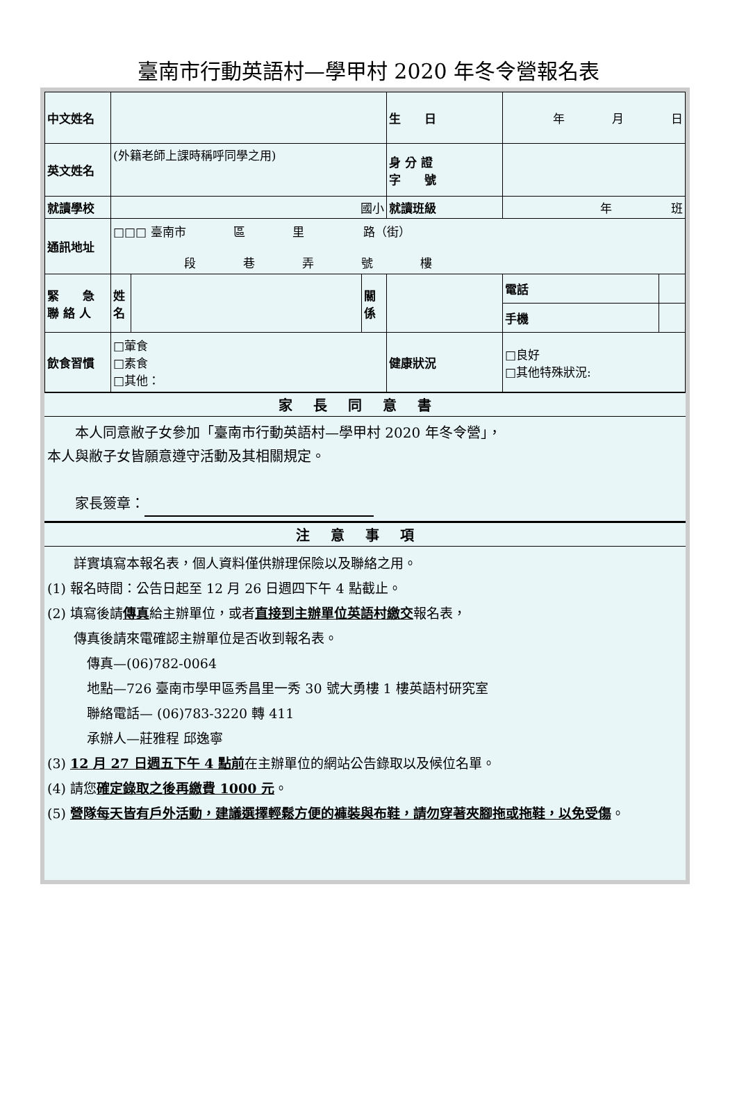臺南市行動英語村—學甲村 2020 年冬令營報名表
| 中文姓名 | | | | 生 日 | 年 月 日 | |
| 英文姓名 | (外籍老師上課時稱呼同學之用) | | | 身 分 證 字 號 | | |
| 就讀學校 | 國小 | | | 就讀班級 | 年 班 | |
| 通訊地址 | □□□ 臺南市 區 里 路（街） 段 巷 弄 號 樓 | | | | | |
| 緊 急 聯 絡 人 | 姓名 | | 關係 | | 電話 | |
| | | | | | 手機 | |
| 飲食習慣 | □葷食 □素食 □其他： | | | 健康狀況 | □良好 □其他特殊狀況: | |
家長同意書
　　本人同意敝子女參加「臺南市行動英語村—學甲村 2020 年冬令營」，
本人與敝子女皆願意遵守活動及其相關規定。
　　家長簽章：
注意事項
　　詳實填寫本報名表，個人資料僅供辦理保險以及聯絡之用。
(1) 報名時間：公告日起至 12 月 26 日週四下午 4 點截止。
(2) 填寫後請傳真給主辦單位，或者直接到主辦單位英語村繳交報名表，
　　傳真後請來電確認主辦單位是否收到報名表。
　　　傳真—(06)782-0064
　　　地點—726 臺南市學甲區秀昌里一秀 30 號大勇樓 1 樓英語村研究室
　　　聯絡電話— (06)783-3220 轉 411
　　　承辦人—莊雅程 邱逸寧
(3) 12 月 27 日週五下午 4 點前在主辦單位的網站公告錄取以及候位名單。
(4) 請您確定錄取之後再繳費 1000 元。
(5) 營隊每天皆有戶外活動，建議選擇輕鬆方便的褲裝與布鞋，請勿穿著夾腳拖或拖鞋，以免受傷。